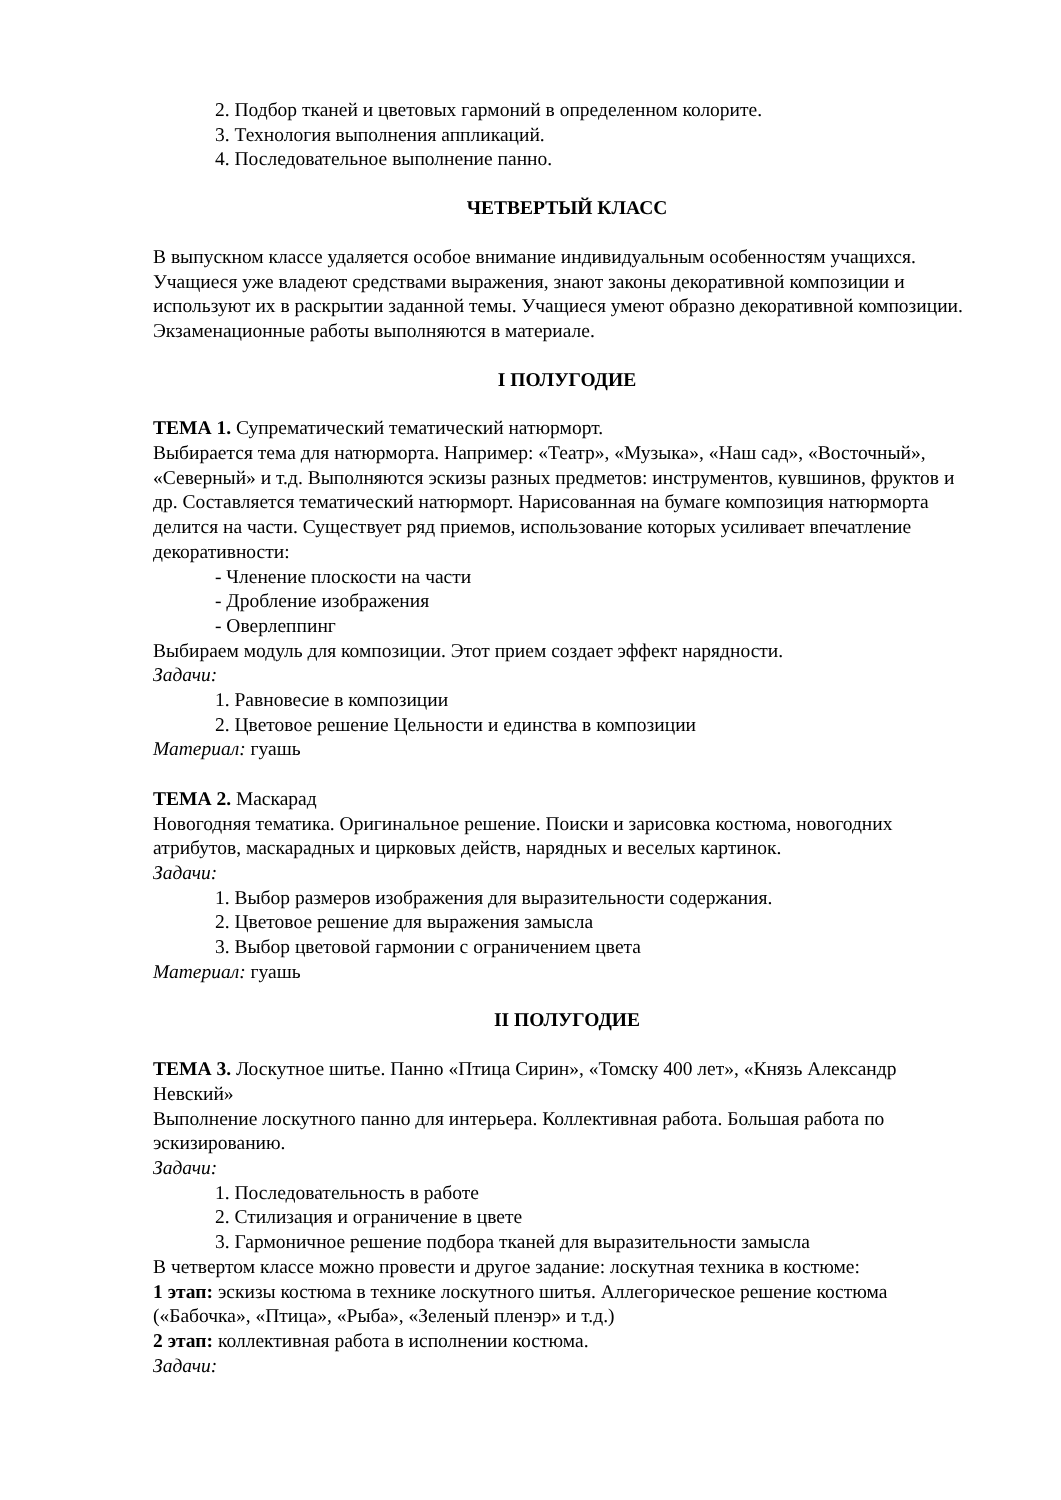2. Подбор тканей и цветовых гармоний в определенном колорите.
3. Технология выполнения аппликаций.
4. Последовательное выполнение панно.
ЧЕТВЕРТЫЙ КЛАСС
В выпускном классе удаляется особое внимание индивидуальным особенностям учащихся. Учащиеся уже владеют средствами выражения, знают законы декоративной композиции и используют их в раскрытии заданной темы. Учащиеся умеют образно декоративной композиции. Экзаменационные работы выполняются в материале.
I ПОЛУГОДИЕ
ТЕМА 1. Супрематический тематический натюрморт.
Выбирается тема для натюрморта. Например: «Театр», «Музыка», «Наш сад», «Восточный», «Северный» и т.д. Выполняются эскизы разных предметов: инструментов, кувшинов, фруктов и др. Составляется тематический натюрморт. Нарисованная на бумаге композиция натюрморта делится на части. Существует ряд приемов, использование которых усиливает впечатление декоративности:
- Членение плоскости на части
- Дробление изображения
- Оверлеппинг
Выбираем модуль для композиции. Этот прием создает эффект нарядности.
Задачи:
1. Равновесие в композиции
2. Цветовое решение Цельности и единства в композиции
Материал: гуашь
ТЕМА 2. Маскарад
Новогодняя тематика. Оригинальное решение. Поиски и зарисовка костюма, новогодних атрибутов, маскарадных и цирковых действ, нарядных и веселых картинок.
Задачи:
1. Выбор размеров изображения для выразительности содержания.
2. Цветовое решение для выражения замысла
3. Выбор цветовой гармонии с ограничением цвета
Материал: гуашь
II ПОЛУГОДИЕ
ТЕМА 3. Лоскутное шитье. Панно «Птица Сирин», «Томску 400 лет», «Князь Александр Невский»
Выполнение лоскутного панно для интерьера. Коллективная работа. Большая работа по эскизированию.
Задачи:
1. Последовательность в работе
2. Стилизация и ограничение в цвете
3. Гармоничное решение подбора тканей для выразительности замысла
В четвертом классе можно провести и другое задание: лоскутная техника в костюме:
1 этап: эскизы костюма в технике лоскутного шитья. Аллегорическое решение костюма («Бабочка», «Птица», «Рыба», «Зеленый пленэр» и т.д.)
2 этап: коллективная работа в исполнении костюма.
Задачи: